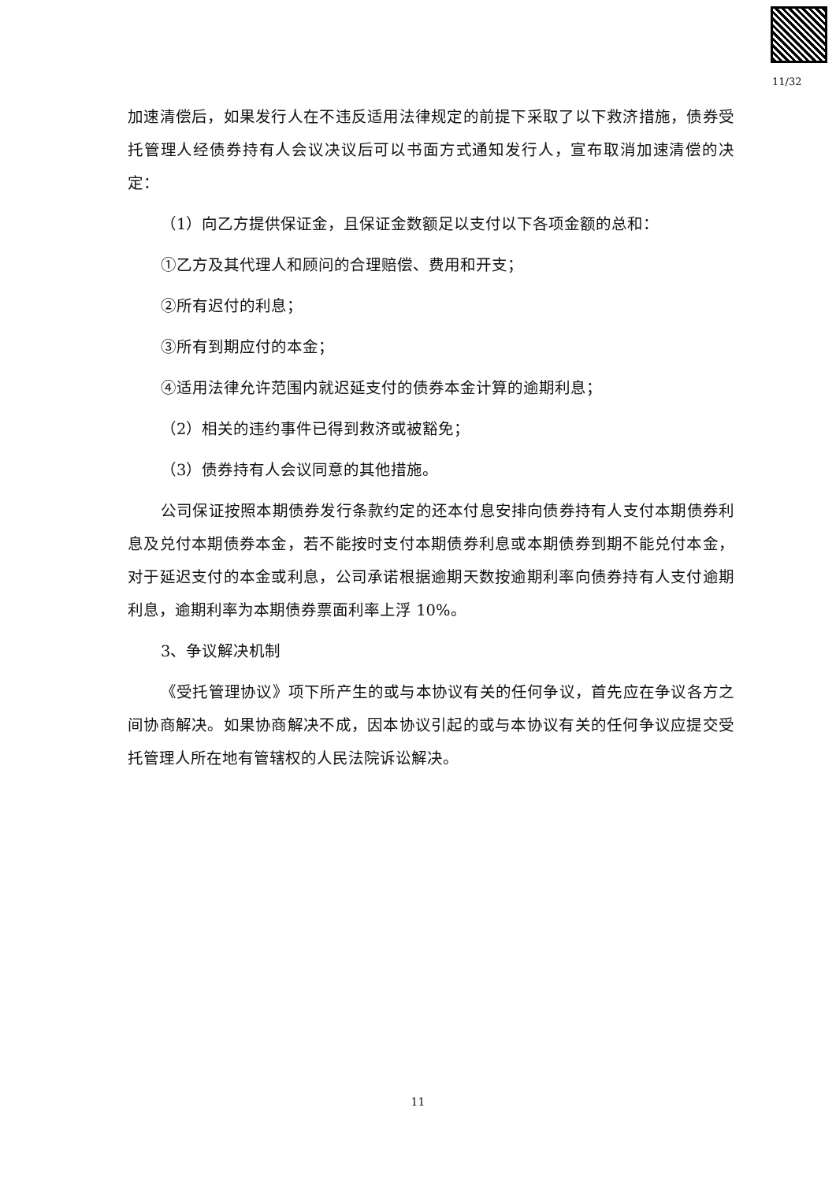11/32
加速清偿后，如果发行人在不违反适用法律规定的前提下采取了以下救济措施，债券受托管理人经债券持有人会议决议后可以书面方式通知发行人，宣布取消加速清偿的决定：
（1）向乙方提供保证金，且保证金数额足以支付以下各项金额的总和：
①乙方及其代理人和顾问的合理赔偿、费用和开支；
②所有迟付的利息；
③所有到期应付的本金；
④适用法律允许范围内就迟延支付的债券本金计算的逾期利息；
（2）相关的违约事件已得到救济或被豁免；
（3）债券持有人会议同意的其他措施。
公司保证按照本期债券发行条款约定的还本付息安排向债券持有人支付本期债券利息及兑付本期债券本金，若不能按时支付本期债券利息或本期债券到期不能兑付本金，对于延迟支付的本金或利息，公司承诺根据逾期天数按逾期利率向债券持有人支付逾期利息，逾期利率为本期债券票面利率上浮 10%。
3、争议解决机制
《受托管理协议》项下所产生的或与本协议有关的任何争议，首先应在争议各方之间协商解决。如果协商解决不成，因本协议引起的或与本协议有关的任何争议应提交受托管理人所在地有管辖权的人民法院诉讼解决。
11